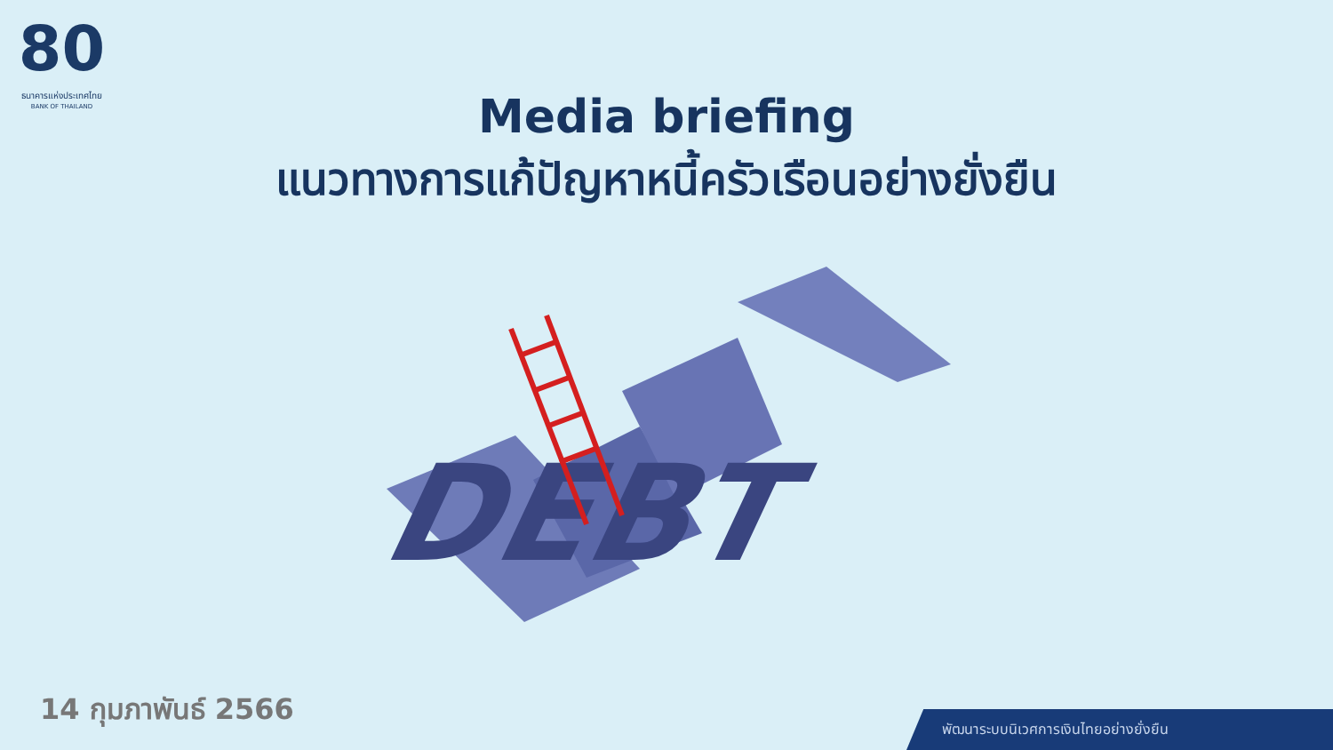80
ธนาคารแห่งประเทศไทย
BANK OF THAILAND
Media briefing
แนวทางการแก้ปัญหาหนี้ครัวเรือนอย่างยั่งยืน
DEBT
14 กุมภาพันธ์ 2566
พัฒนาระบบนิเวศการเงินไทยอย่างยั่งยืน